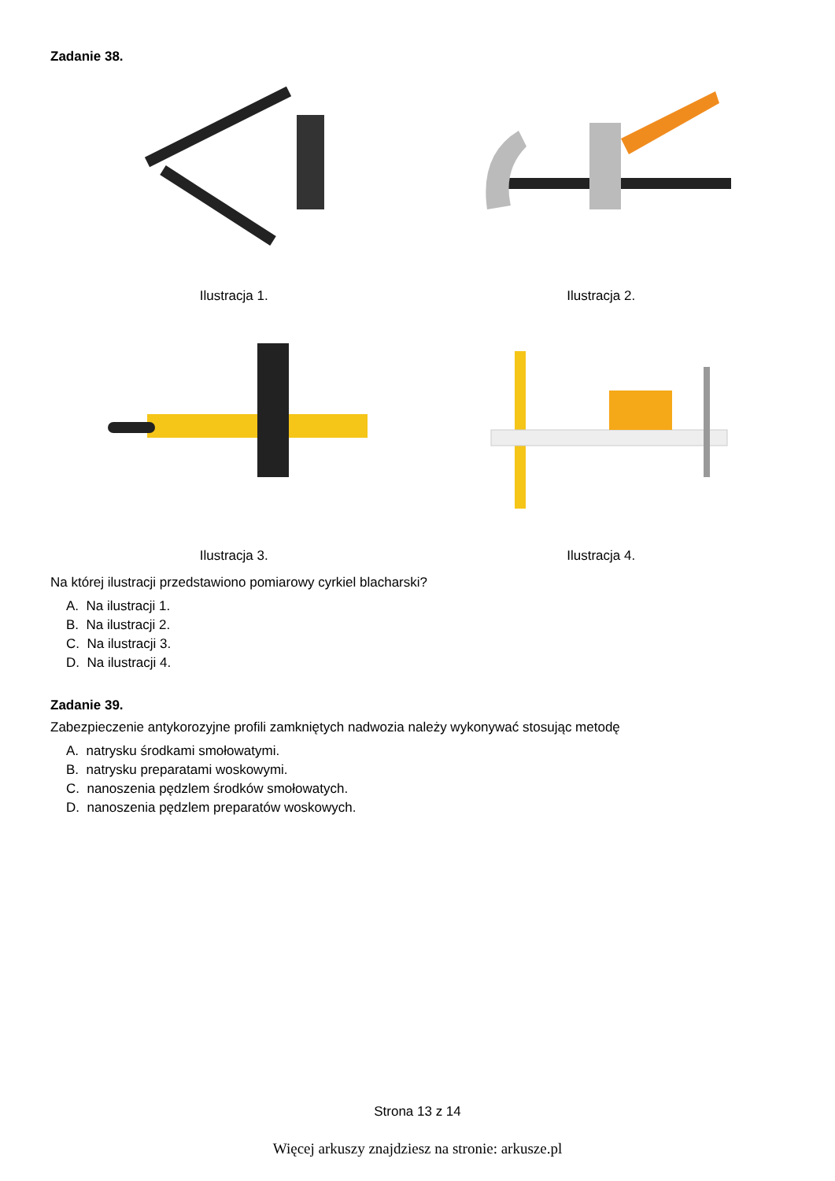Zadanie 38.
Ilustracja 1. Ilustracja 2.
Ilustracja 3. Ilustracja 4.
Na której ilustracji przedstawiono pomiarowy cyrkiel blacharski?
A. Na ilustracji 1.
B. Na ilustracji 2.
C. Na ilustracji 3.
D. Na ilustracji 4.
Zadanie 39.
Zabezpieczenie antykorozyjne profili zamkniętych nadwozia należy wykonywać stosując metodę
A. natrysku środkami smołowatymi.
B. natrysku preparatami woskowymi.
C. nanoszenia pędzlem środków smołowatych.
D. nanoszenia pędzlem preparatów woskowych.
Strona 13 z 14
Więcej arkuszy znajdziesz na stronie: arkusze.pl